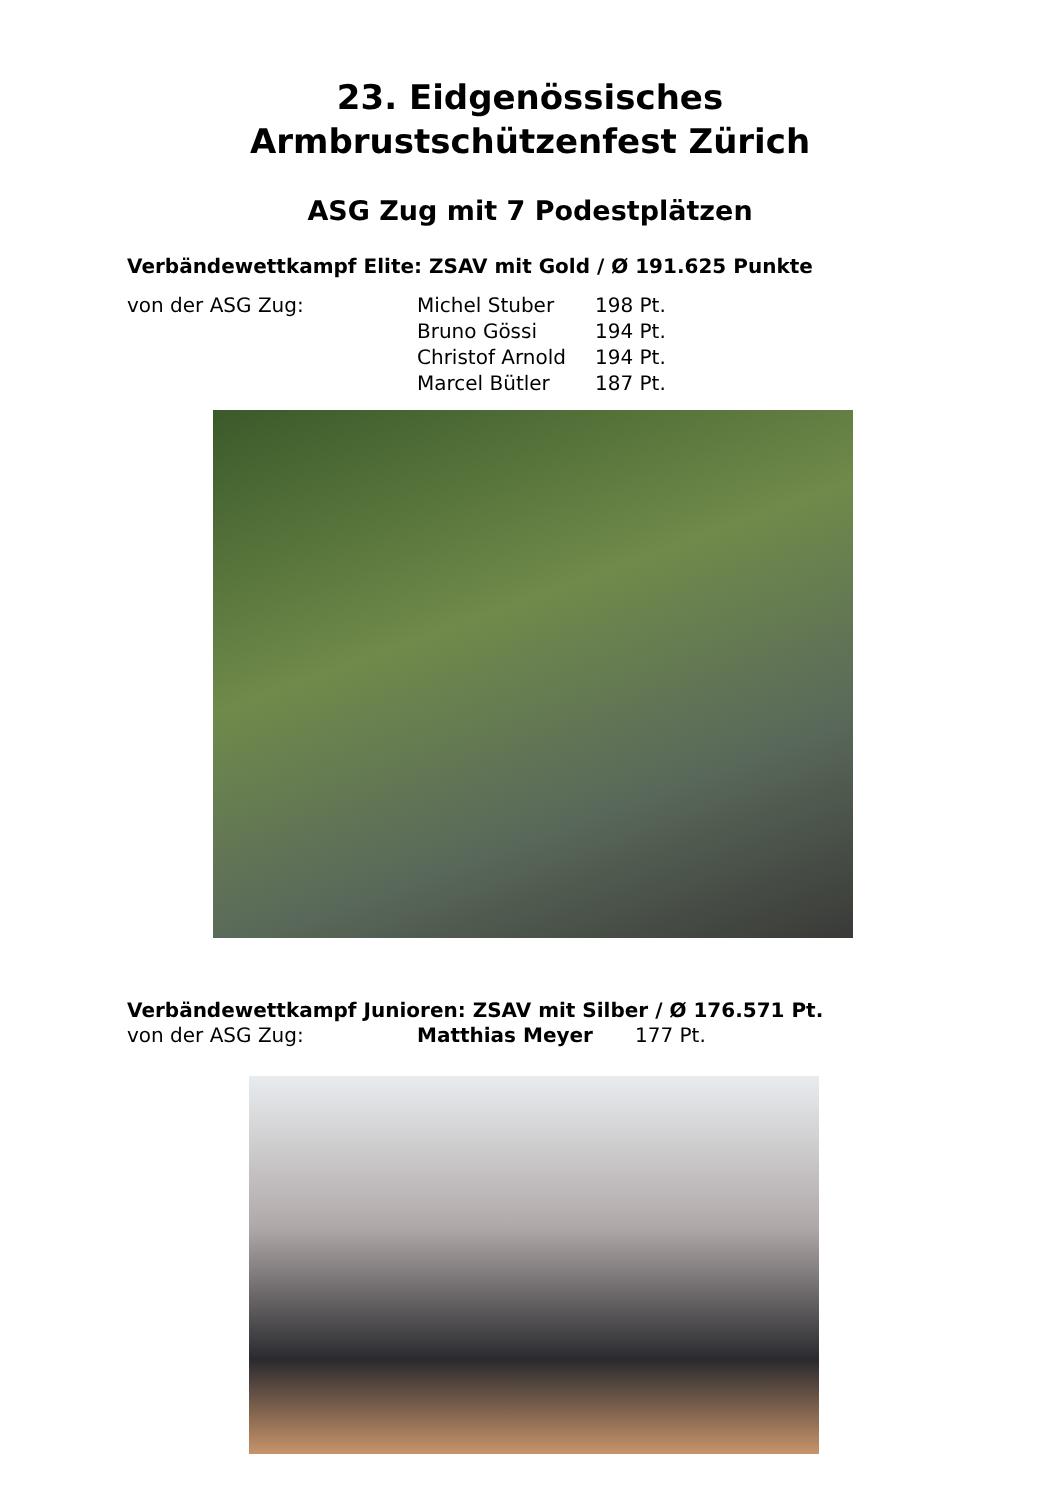23. Eidgenössisches
Armbrustschützenfest Zürich
ASG Zug mit 7 Podestplätzen
Verbändewettkampf Elite: ZSAV mit Gold / Ø 191.625 Punkte
von der ASG Zug: Michel Stuber 198 Pt.
Bruno Gössi 194 Pt.
Christof Arnold 194 Pt.
Marcel Bütler 187 Pt.
Verbändewettkampf Junioren: ZSAV mit Silber / Ø 176.571 Pt.
von der ASG Zug: Matthias Meyer 177 Pt.